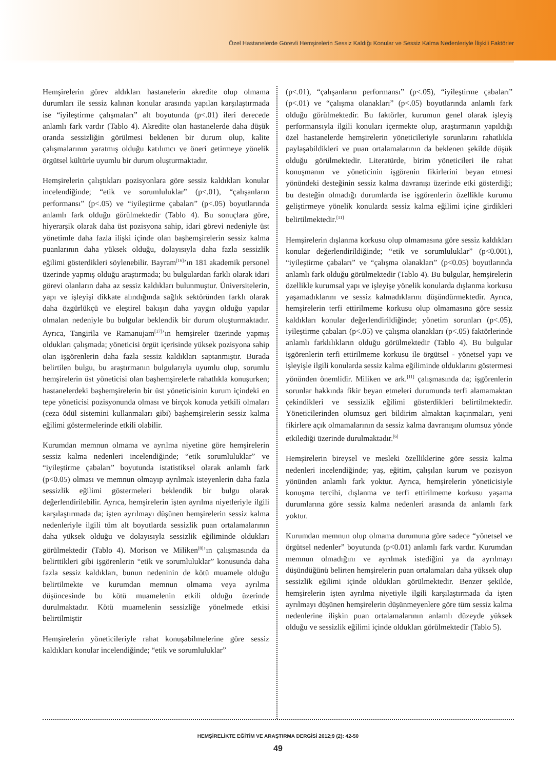Özel Hastanelerde Görevli Hemşirelerin Sessiz Kaldığı Konular ve Sessiz Kalma Nedenleriyle İlişkili Faktörler
Hemşirelerin görev aldıkları hastanelerin akredite olup olmama durumları ile sessiz kalınan konular arasında yapılan karşılaştırmada ise “iyileştirme çalışmaları” alt boyutunda (p<.01) ileri derecede anlamlı fark vardır (Tablo 4). Akredite olan hastanelerde daha düşük oranda sessizliğin görülmesi beklenen bir durum olup, kalite çalışmalarının yaratmış olduğu katılımcı ve öneri getirmeye yönelik örgütsel kültürle uyumlu bir durum oluşturmaktadır.
Hemşirelerin çalıştıkları pozisyonlara göre sessiz kaldıkları konular incelendiğinde; “etik ve sorumluluklar” (p<.01), “çalışanların performansı” (p<.05) ve “iyileştirme çabaları” (p<.05) boyutlarında anlamlı fark olduğu görülmektedir (Tablo 4). Bu sonuçlara göre, hiyerarşik olarak daha üst pozisyona sahip, idari görevi nedeniyle üst yönetimle daha fazla ilişki içinde olan başhemşirelerin sessiz kalma puanlarının daha yüksek olduğu, dolayısıyla daha fazla sessizlik eğilimi gösterdikleri söylenebilir. Bayram<sup>[16]</sup>’ın 181 akademik personel üzerinde yapmış olduğu araştırmada; bu bulgulardan farklı olarak idari görevi olanların daha az sessiz kaldıkları bulunmuştur. Üniversitelerin, yapı ve işleyişi dikkate alındığında sağlık sektöründen farklı olarak daha özgürlükçü ve eleştirel bakışın daha yaygın olduğu yapılar olmaları nedeniyle bu bulgular beklendik bir durum oluşturmaktadır. Ayrıca, Tangirila ve Ramanujam<sup>[17]</sup>’ın hemşireler üzerinde yapmış oldukları çalışmada; yöneticisi örgüt içerisinde yüksek pozisyona sahip olan işgörenlerin daha fazla sessiz kaldıkları saptanmıştır. Burada belirtilen bulgu, bu araştırmanın bulgularıyla uyumlu olup, sorumlu hemşirelerin üst yöneticisi olan başhemşirelerle rahatlıkla konuşurken; hastanelerdeki başhemşirelerin bir üst yöneticisinin kurum içindeki en tepe yöneticisi pozisyonunda olması ve birçok konuda yetkili olmaları (ceza ödül sistemini kullanmaları gibi) başhemşirelerin sessiz kalma eğilimi göstermelerinde etkili olabilir.
Kurumdan memnun olmama ve ayrılma niyetine göre hemşirelerin sessiz kalma nedenleri incelendiğinde; “etik sorumluluklar” ve “iyileştirme çabaları” boyutunda istatistiksel olarak anlamlı fark (p<0.05) olması ve memnun olmayıp ayrılmak isteyenlerin daha fazla sessizlik eğilimi göstermeleri beklendik bir bulgu olarak değerlendirilebilir. Ayrıca, hemşirelerin işten ayrılma niyetleriyle ilgili karşılaştırmada da; işten ayrılmayı düşünen hemşirelerin sessiz kalma nedenleriyle ilgili tüm alt boyutlarda sessizlik puan ortalamalarının daha yüksek olduğu ve dolayısıyla sessizlik eğiliminde oldukları görülmektedir (Tablo 4). Morison ve Miliken<sup>[8]</sup>’ın çalışmasında da belirttikleri gibi işgörenlerin “etik ve sorumluluklar” konusunda daha fazla sessiz kaldıkları, bunun nedeninin de kötü muamele olduğu belirtilmekte ve kurumdan memnun olmama veya ayrılma düşüncesinde bu kötü muamelenin etkili olduğu üzerinde durulmaktadır. Kötü muamelenin sessizliğe yönelmede etkisi belirtilmiştir
Hemşirelerin yöneticileriyle rahat konuşabilmelerine göre sessiz kaldıkları konular incelendiğinde; “etik ve sorumluluklar”
(p<.01), “çalışanların performansı” (p<.05), “iyileştirme çabaları” (p<.01) ve “çalışma olanakları” (p<.05) boyutlarında anlamlı fark olduğu görülmektedir. Bu faktörler, kurumun genel olarak işleyiş performansıyla ilgili konuları içermekte olup, araştırmanın yapıldığı özel hastanelerde hemşirelerin yöneticileriyle sorunlarını rahatlıkla paylaşabildikleri ve puan ortalamalarının da beklenen şekilde düşük olduğu görülmektedir. Literatürde, birim yöneticileri ile rahat konuşmanın ve yöneticinin işgörenin fikirlerini beyan etmesi yönündeki desteğinin sessiz kalma davranışı üzerinde etki gösterdiği; bu desteğin olmadığı durumlarda ise işgörenlerin özellikle kurumu geliştirmeye yönelik konularda sessiz kalma eğilimi içine girdikleri belirtilmektedir.<sup>[11]</sup>
Hemşirelerin dışlanma korkusu olup olmamasına göre sessiz kaldıkları konular değerlendirildiğinde; “etik ve sorumluluklar” (p<0.001), “iyileştirme çabaları” ve “çalışma olanakları” (p<0.05) boyutlarında anlamlı fark olduğu görülmektedir (Tablo 4). Bu bulgular, hemşirelerin özellikle kurumsal yapı ve işleyişe yönelik konularda dışlanma korkusu yaşamadıklarını ve sessiz kalmadıklarını düşündürmektedir. Ayrıca, hemşirelerin terfi ettirilmeme korkusu olup olmamasına göre sessiz kaldıkları konular değerlendirildiğinde; yönetim sorunları (p<.05), iyileştirme çabaları (p<.05) ve çalışma olanakları (p<.05) faktörlerinde anlamlı farklılıkların olduğu görülmektedir (Tablo 4). Bu bulgular işgörenlerin terfi ettirilmeme korkusu ile örgütsel - yönetsel yapı ve işleyişle ilgili konularda sessiz kalma eğiliminde olduklarını göstermesi yönünden önemlidir. Miliken ve ark.<sup>[11]</sup> çalışmasında da; işgörenlerin sorunlar hakkında fikir beyan etmeleri durumunda terfi alamamaktan çekindikleri ve sessizlik eğilimi gösterdikleri belirtilmektedir. Yöneticilerinden olumsuz geri bildirim almaktan kaçınmaları, yeni fikirlere açık olmamalarının da sessiz kalma davranışını olumsuz yönde etkilediği üzerinde durulmaktadır.<sup>[6]</sup>
Hemşirelerin bireysel ve mesleki özelliklerine göre sessiz kalma nedenleri incelendiğinde; yaş, eğitim, çalışılan kurum ve pozisyon yönünden anlamlı fark yoktur. Ayrıca, hemşirelerin yöneticisiyle konuşma tercihi, dışlanma ve terfi ettirilmeme korkusu yaşama durumlarına göre sessiz kalma nedenleri arasında da anlamlı fark yoktur.
Kurumdan memnun olup olmama durumuna göre sadece “yönetsel ve örgütsel nedenler” boyutunda (p<0.01) anlamlı fark vardır. Kurumdan memnun olmadığını ve ayrılmak istediğini ya da ayrılmayı düşündüğünü belirten hemşirelerin puan ortalamaları daha yüksek olup sessizlik eğilimi içinde oldukları görülmektedir. Benzer şekilde, hemşirelerin işten ayrılma niyetiyle ilgili karşılaştırmada da işten ayrılmayı düşünen hemşirelerin düşünmeyenlere göre tüm sessiz kalma nedenlerine ilişkin puan ortalamalarının anlamlı düzeyde yüksek olduğu ve sessizlik eğilimi içinde oldukları görülmektedir (Tablo 5).
HEMŞİRELİKTE EĞİTİM VE ARAŞTIRMA DERGİSİ 2012;9 (2): 42-50
49